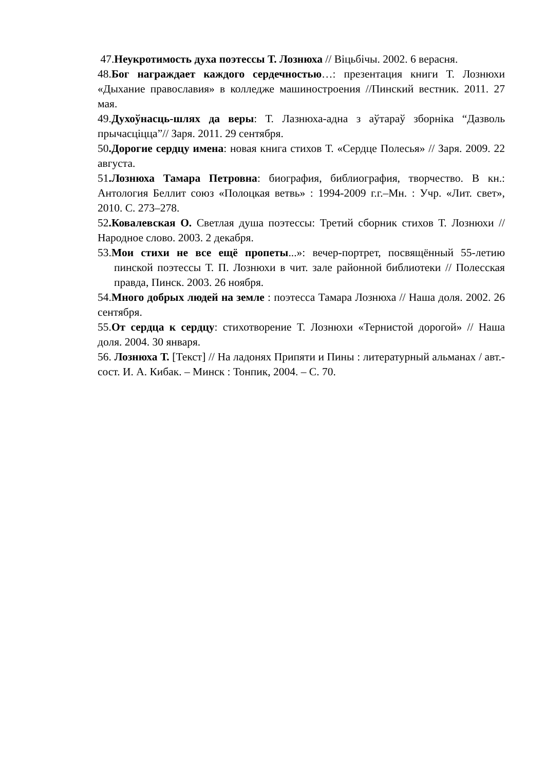47.Неукротимость духа поэтессы Т. Лознюха // Віцьбічы. 2002. 6 верасня.
48.Бог награждает каждого сердечностью…: презентация книги Т. Лознюхи «Дыхание православия» в колледже машиностроения //Пинский вестник. 2011. 27 мая.
49.Духоўнасць-шлях да веры: Т. Лазнюха-адна з аўтараў зборніка “Дазволь прычасціцца”// Заря. 2011. 29 сентября.
50.Дорогие сердцу имена: новая книга стихов Т. «Сердце Полесья» // Заря. 2009. 22 августа.
51.Лознюха Тамара Петровна: биография, библиография, творчество. В кн.: Антология Беллит союз «Полоцкая ветвь» : 1994-2009 г.г.–Мн. : Учр. «Лит. свет», 2010. С. 273–278.
52.Ковалевская О. Светлая душа поэтессы: Третий сборник стихов Т. Лознюхи // Народное слово. 2003. 2 декабря.
53.Мои стихи не все ещё пропеты...»: вечер-портрет, посвящённый 55-летию пинской поэтессы Т. П. Лознюхи в чит. зале районной библиотеки // Полесская правда, Пинск. 2003. 26 ноября.
54.Много добрых людей на земле : поэтесса Тамара Лознюха // Наша доля. 2002. 26 сентября.
55.От сердца к сердцу: стихотворение Т. Лознюхи «Тернистой дорогой» // Наша доля. 2004. 30 января.
56. Лознюха Т. [Текст] // На ладонях Припяти и Пины : литературный альманах / авт.- сост. И. А. Кибак. – Минск : Тонпик, 2004. – С. 70.